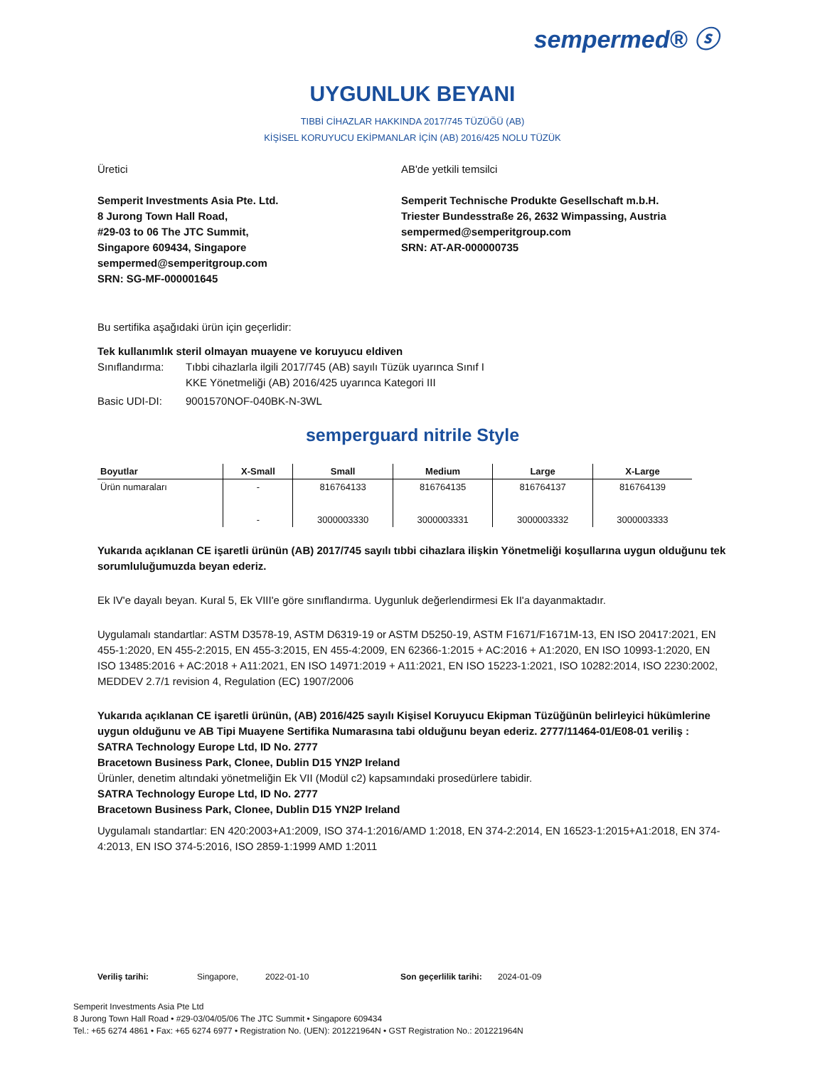sempermed® ⓢ
UYGUNLUK BEYANI
TIBBİ CİHAZLAR HAKKINDA 2017/745 TÜZÜĞÜ (AB)
KİŞİSEL KORUYUCU EKİPMANLAR İÇİN (AB) 2016/425 NOLU TÜZÜK
Üretici
Semperit Investments Asia Pte. Ltd.
8 Jurong Town Hall Road,
#29-03 to 06 The JTC Summit,
Singapore 609434, Singapore
sempermed@semperitgroup.com
SRN: SG-MF-000001645
AB'de yetkili temsilci
Semperit Technische Produkte Gesellschaft m.b.H.
Triester Bundesstraße 26, 2632 Wimpassing, Austria
sempermed@semperitgroup.com
SRN: AT-AR-000000735
Bu sertifika aşağıdaki ürün için geçerlidir:
Tek kullanımlık steril olmayan muayene ve koruyucu eldiven
Sınıflandırma:
Tıbbi cihazlarla ilgili 2017/745 (AB) sayılı Tüzük uyarınca Sınıf I
KKE Yönetmeliği (AB) 2016/425 uyarınca Kategori III
Basic UDI-DI: 9001570NOF-040BK-N-3WL
semperguard nitrile Style
| Boyutlar | X-Small | Small | Medium | Large | X-Large |
| --- | --- | --- | --- | --- | --- |
| Ürün numaraları | - | 816764133 | 816764135 | 816764137 | 816764139 |
| | - | 3000003330 | 3000003331 | 3000003332 | 3000003333 |
Yukarıda açıklanan CE işaretli ürünün (AB) 2017/745 sayılı tıbbi cihazlara ilişkin Yönetmeliği koşullarına uygun olduğunu tek sorumluluğumuzda beyan ederiz.
Ek IV'e dayalı beyan. Kural 5, Ek VIII'e göre sınıflandırma. Uygunluk değerlendirmesi Ek II'a dayanmaktadır.
Uygulamalı standartlar: ASTM D3578-19, ASTM D6319-19 or ASTM D5250-19, ASTM F1671/F1671M-13, EN ISO 20417:2021, EN 455-1:2020, EN 455-2:2015, EN 455-3:2015, EN 455-4:2009, EN 62366-1:2015 + AC:2016 + A1:2020, EN ISO 10993-1:2020, EN ISO 13485:2016 + AC:2018 + A11:2021, EN ISO 14971:2019 + A11:2021, EN ISO 15223-1:2021, ISO 10282:2014, ISO 2230:2002, MEDDEV 2.7/1 revision 4, Regulation (EC) 1907/2006
Yukarıda açıklanan CE işaretli ürünün, (AB) 2016/425 sayılı Kişisel Koruyucu Ekipman Tüzüğünün belirleyici hükümlerine uygun olduğunu ve AB Tipi Muayene Sertifika Numarasına tabi olduğunu beyan ederiz. 2777/11464-01/E08-01 veriliş :
SATRA Technology Europe Ltd, ID No. 2777
Bracetown Business Park, Clonee, Dublin D15 YN2P Ireland
Ürünler, denetim altındaki yönetmeliğin Ek VII (Modül c2) kapsamındaki prosedürlere tabidir.
SATRA Technology Europe Ltd, ID No. 2777
Bracetown Business Park, Clonee, Dublin D15 YN2P Ireland
Uygulamalı standartlar: EN 420:2003+A1:2009, ISO 374-1:2016/AMD 1:2018, EN 374-2:2014, EN 16523-1:2015+A1:2018, EN 374-4:2013, EN ISO 374-5:2016, ISO 2859-1:1999 AMD 1:2011
Veriliş tarihi: Singapore, 2022-01-10 Son geçerlilik tarihi: 2024-01-09
Semperit Investments Asia Pte Ltd
8 Jurong Town Hall Road • #29-03/04/05/06 The JTC Summit • Singapore 609434
Tel.: +65 6274 4861 • Fax: +65 6274 6977 • Registration No. (UEN): 201221964N • GST Registration No.: 201221964N